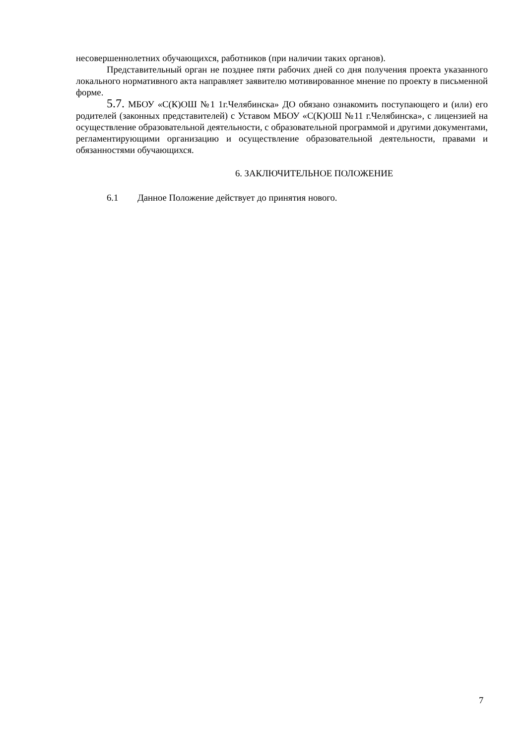несовершеннолетних обучающихся, работников (при наличии таких органов).
Представительный орган не позднее пяти рабочих дней со дня получения проекта указанного локального нормативного акта направляет заявителю мотивированное мнение по проекту в письменной форме.
5.7. МБОУ «С(К)ОШ №1 1г.Челябинска» ДО обязано ознакомить поступающего и (или) его родителей (законных представителей) с Уставом МБОУ «С(К)ОШ №11 г.Челябинска», с лицензией на осуществление образовательной деятельности, с образовательной программой и другими документами, регламентирующими организацию и осуществление образовательной деятельности, правами и обязанностями обучающихся.
6. ЗАКЛЮЧИТЕЛЬНОЕ ПОЛОЖЕНИЕ
6.1 Данное Положение действует до принятия нового.
7